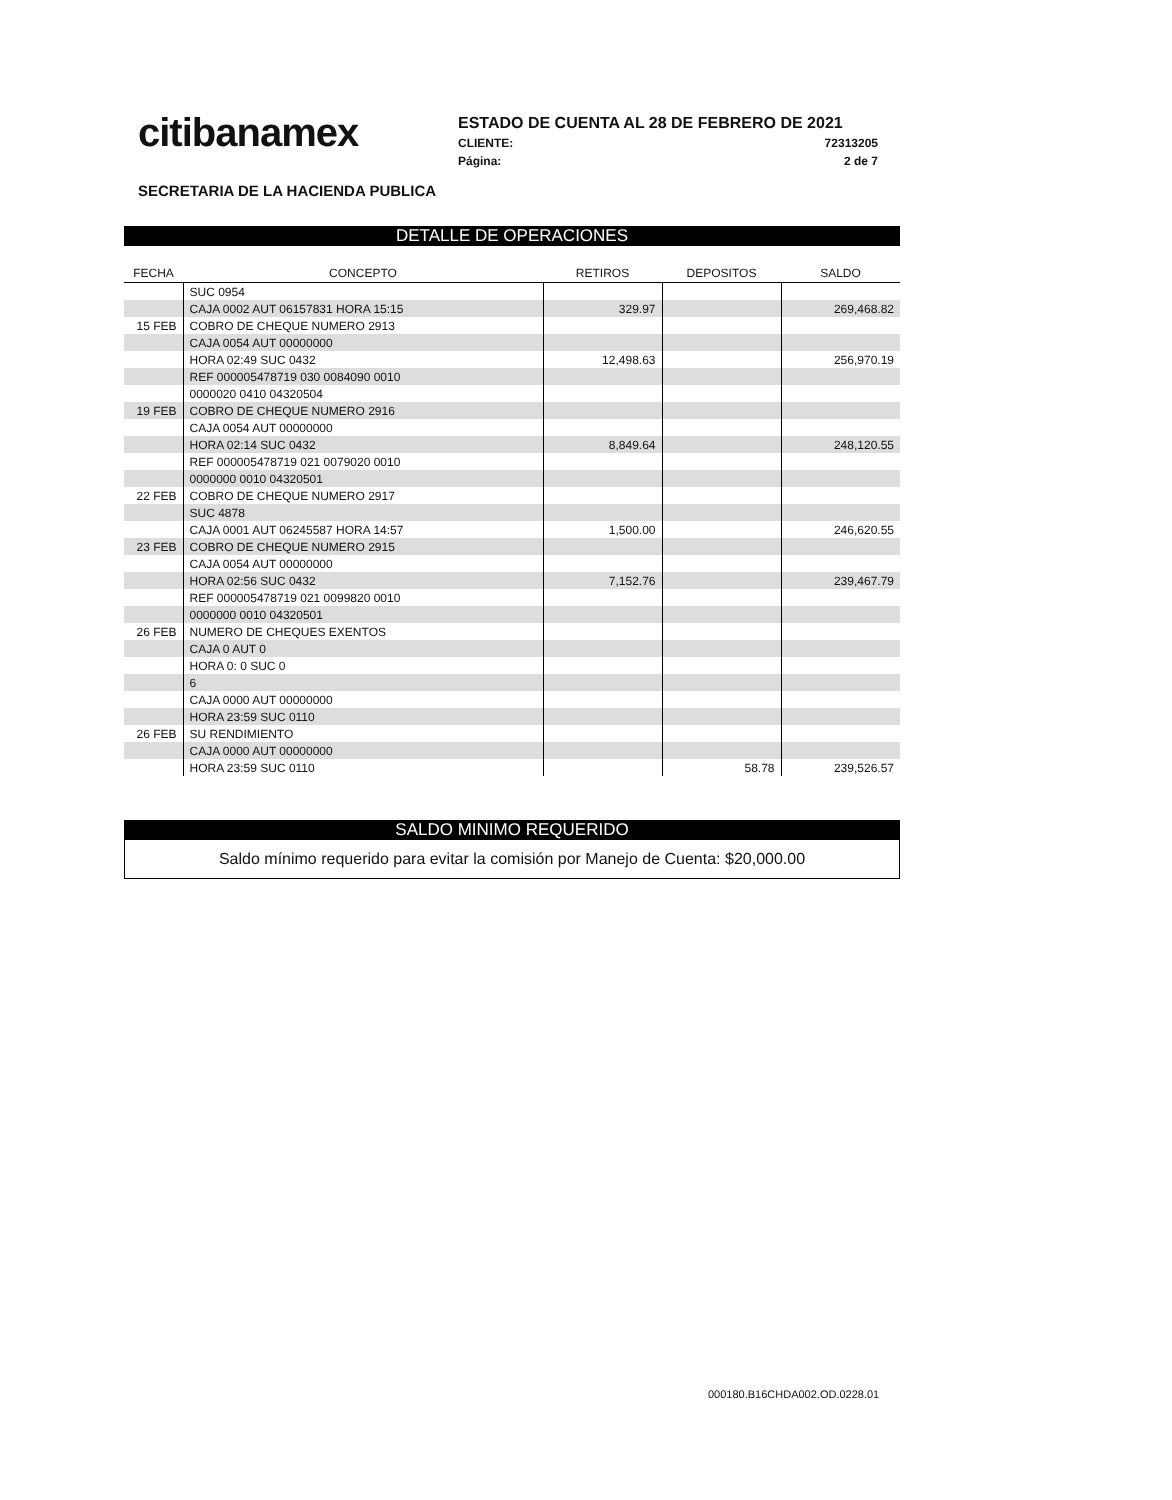citibanamex
ESTADO DE CUENTA AL 28 DE FEBRERO DE 2021
CLIENTE: 72313205
Página: 2 de 7
SECRETARIA DE LA HACIENDA PUBLICA
DETALLE DE OPERACIONES
| FECHA | CONCEPTO | RETIROS | DEPOSITOS | SALDO |
| --- | --- | --- | --- | --- |
| | SUC 0954 | | | |
| | CAJA 0002 AUT 06157831 HORA 15:15 | 329.97 | | 269,468.82 |
| 15 FEB | COBRO DE CHEQUE NUMERO 2913 | | | |
| | CAJA 0054 AUT 00000000 | | | |
| | HORA 02:49 SUC 0432 | 12,498.63 | | 256,970.19 |
| | REF 000005478719 030 0084090 0010 | | | |
| | 0000020 0410 04320504 | | | |
| 19 FEB | COBRO DE CHEQUE NUMERO 2916 | | | |
| | CAJA 0054 AUT 00000000 | | | |
| | HORA 02:14 SUC 0432 | 8,849.64 | | 248,120.55 |
| | REF 000005478719 021 0079020 0010 | | | |
| | 0000000 0010 04320501 | | | |
| 22 FEB | COBRO DE CHEQUE NUMERO 2917 | | | |
| | SUC 4878 | | | |
| | CAJA 0001 AUT 06245587 HORA 14:57 | 1,500.00 | | 246,620.55 |
| 23 FEB | COBRO DE CHEQUE NUMERO 2915 | | | |
| | CAJA 0054 AUT 00000000 | | | |
| | HORA 02:56 SUC 0432 | 7,152.76 | | 239,467.79 |
| | REF 000005478719 021 0099820 0010 | | | |
| | 0000000 0010 04320501 | | | |
| 26 FEB | NUMERO DE CHEQUES EXENTOS | | | |
| | CAJA 0 AUT 0 | | | |
| | HORA 0: 0 SUC 0 | | | |
| | 6 | | | |
| | CAJA 0000 AUT 00000000 | | | |
| | HORA 23:59 SUC 0110 | | | |
| 26 FEB | SU RENDIMIENTO | | | |
| | CAJA 0000 AUT 00000000 | | | |
| | HORA 23:59 SUC 0110 | | 58.78 | 239,526.57 |
SALDO MINIMO REQUERIDO
Saldo mínimo requerido para evitar la comisión por Manejo de Cuenta: $20,000.00
000180.B16CHDA002.OD.0228.01